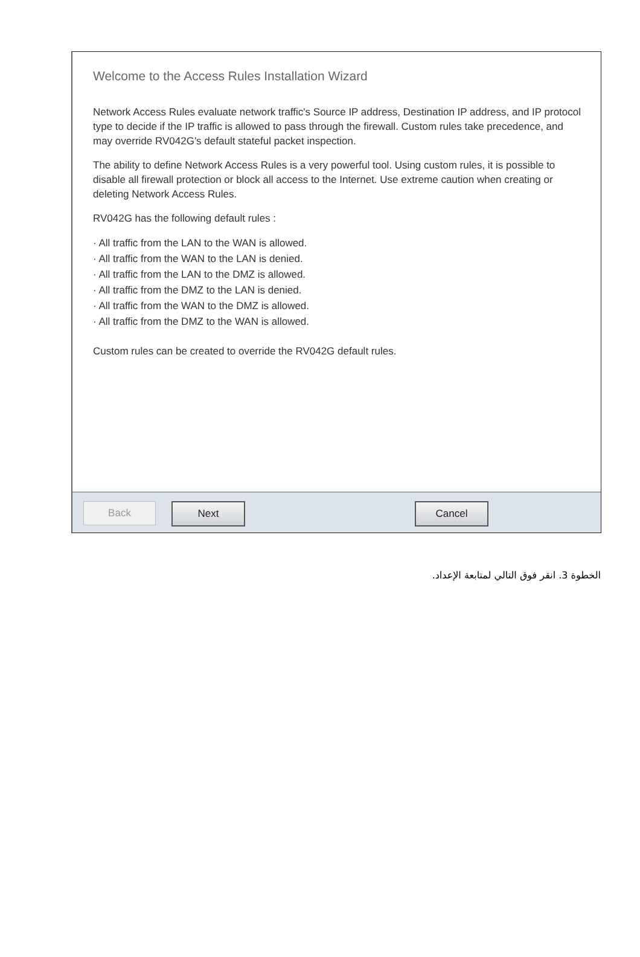Welcome to the Access Rules Installation Wizard
Network Access Rules evaluate network traffic's Source IP address, Destination IP address, and IP protocol type to decide if the IP traffic is allowed to pass through the firewall. Custom rules take precedence, and may override RV042G's default stateful packet inspection.
The ability to define Network Access Rules is a very powerful tool. Using custom rules, it is possible to disable all firewall protection or block all access to the Internet. Use extreme caution when creating or deleting Network Access Rules.
RV042G has the following default rules :
· All traffic from the LAN to the WAN is allowed.
· All traffic from the WAN to the LAN is denied.
· All traffic from the LAN to the DMZ is allowed.
· All traffic from the DMZ to the LAN is denied.
· All traffic from the WAN to the DMZ is allowed.
· All traffic from the DMZ to the WAN is allowed.
Custom rules can be created to override the RV042G default rules.
Back Next Cancel
الخطوة 3. انقر فوق التالي لمتابعة الإعداد.